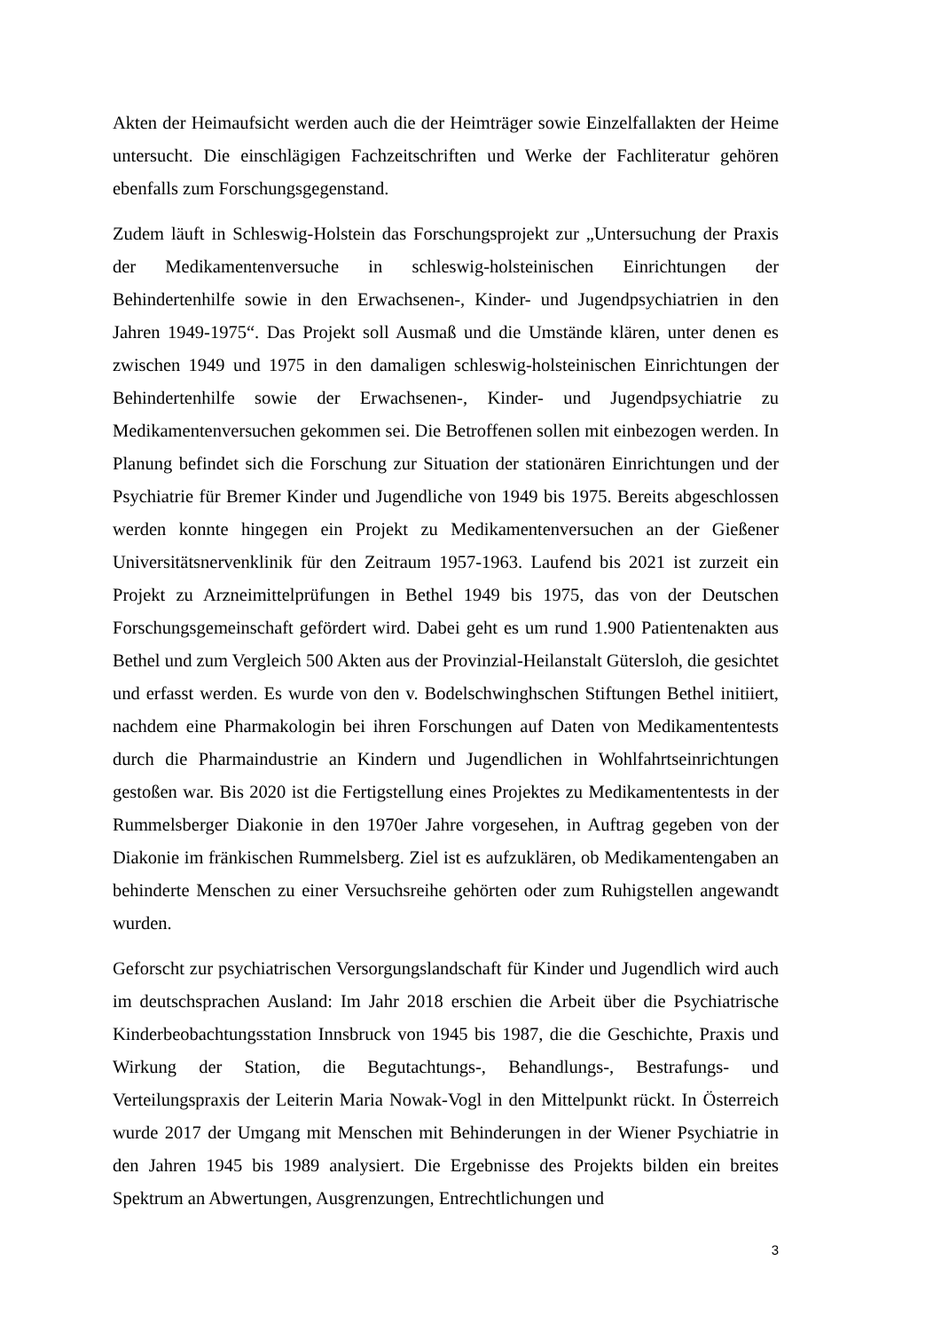Akten der Heimaufsicht werden auch die der Heimträger sowie Einzelfallakten der Heime untersucht. Die einschlägigen Fachzeitschriften und Werke der Fachliteratur gehören ebenfalls zum Forschungsgegenstand.
Zudem läuft in Schleswig-Holstein das Forschungsprojekt zur „Untersuchung der Praxis der Medikamentenversuche in schleswig-holsteinischen Einrichtungen der Behindertenhilfe sowie in den Erwachsenen-, Kinder- und Jugendpsychiatrien in den Jahren 1949-1975“. Das Projekt soll Ausmaß und die Umstände klären, unter denen es zwischen 1949 und 1975 in den damaligen schleswig-holsteinischen Einrichtungen der Behindertenhilfe sowie der Erwachsenen-, Kinder- und Jugendpsychiatrie zu Medikamentenversuchen gekommen sei. Die Betroffenen sollen mit einbezogen werden. In Planung befindet sich die Forschung zur Situation der stationären Einrichtungen und der Psychiatrie für Bremer Kinder und Jugendliche von 1949 bis 1975. Bereits abgeschlossen werden konnte hingegen ein Projekt zu Medikamentenversuchen an der Gießener Universitätsnervenklinik für den Zeitraum 1957-1963. Laufend bis 2021 ist zurzeit ein Projekt zu Arzneimittelprüfungen in Bethel 1949 bis 1975, das von der Deutschen Forschungsgemeinschaft gefördert wird. Dabei geht es um rund 1.900 Patientenakten aus Bethel und zum Vergleich 500 Akten aus der Provinzial-Heilanstalt Gütersloh, die gesichtet und erfasst werden. Es wurde von den v. Bodelschwinghschen Stiftungen Bethel initiiert, nachdem eine Pharmakologin bei ihren Forschungen auf Daten von Medikamententests durch die Pharmaindustrie an Kindern und Jugendlichen in Wohlfahrtseinrichtungen gestoßen war. Bis 2020 ist die Fertigstellung eines Projektes zu Medikamententests in der Rummelsberger Diakonie in den 1970er Jahre vorgesehen, in Auftrag gegeben von der Diakonie im fränkischen Rummelsberg. Ziel ist es aufzuklären, ob Medikamentengaben an behinderte Menschen zu einer Versuchsreihe gehörten oder zum Ruhigstellen angewandt wurden.
Geforscht zur psychiatrischen Versorgungslandschaft für Kinder und Jugendlich wird auch im deutschsprachen Ausland: Im Jahr 2018 erschien die Arbeit über die Psychiatrische Kinderbeobachtungsstation Innsbruck von 1945 bis 1987, die die Geschichte, Praxis und Wirkung der Station, die Begutachtungs-, Behandlungs-, Bestrafungs- und Verteilungspraxis der Leiterin Maria Nowak-Vogl in den Mittelpunkt rückt. In Österreich wurde 2017 der Umgang mit Menschen mit Behinderungen in der Wiener Psychiatrie in den Jahren 1945 bis 1989 analysiert. Die Ergebnisse des Projekts bilden ein breites Spektrum an Abwertungen, Ausgrenzungen, Entrechtlichungen und
3